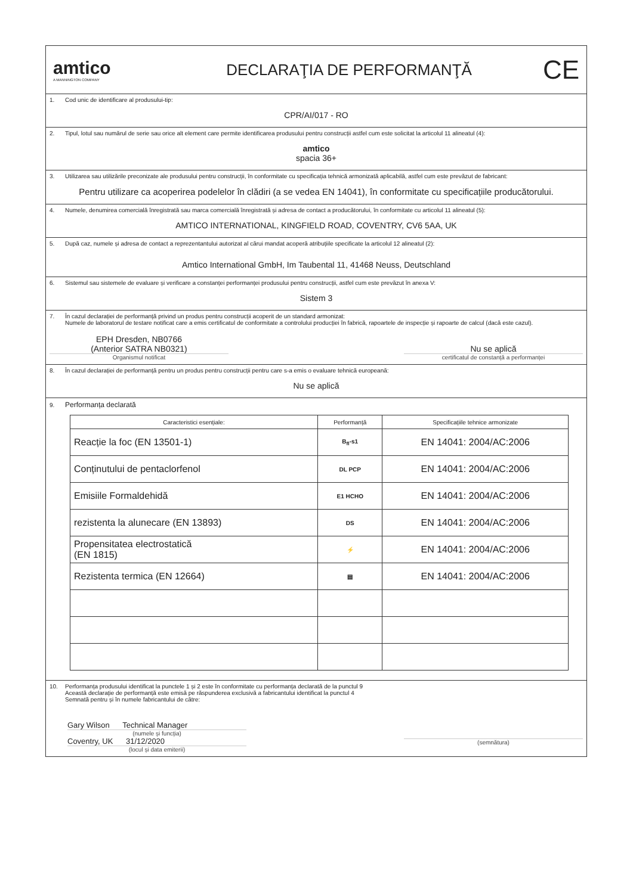amtico
A MANNINGTON COMPANY
DECLARAŢIA DE PERFORMANŢĂ
CE
1. Cod unic de identificare al produsului-tip:
CPR/AI/017 - RO
2. Tipul, lotul sau numărul de serie sau orice alt element care permite identificarea produsului pentru construcții astfel cum este solicitat la articolul 11 alineatul (4):
amtico
spacia 36+
3. Utilizarea sau utilizările preconizate ale produsului pentru construcții, în conformitate cu specificația tehnică armonizată aplicabilă, astfel cum este prevăzut de fabricant:
Pentru utilizare ca acoperirea podelelor în clădiri (a se vedea EN 14041), în conformitate cu specificațiile producătorului.
4. Numele, denumirea comercială înregistrată sau marca comercială înregistrată și adresa de contact a producătorului, în conformitate cu articolul 11 alineatul (5):
AMTICO INTERNATIONAL, KINGFIELD ROAD, COVENTRY, CV6 5AA, UK
5. După caz, numele și adresa de contact a reprezentantului autorizat al cărui mandat acoperă atribuțiile specificate la articolul 12 alineatul (2):
Amtico International GmbH, Im Taubental 11, 41468 Neuss, Deutschland
6. Sistemul sau sistemele de evaluare și verificare a constanței performanței produsului pentru construcții, astfel cum este prevăzut în anexa V:
Sistem 3
7. În cazul declarației de performanță privind un produs pentru construcții acoperit de un standard armonizat:
Numele de laboratorul de testare notificat care a emis certificatul de conformitate a controlului producției în fabrică, rapoartele de inspecție și rapoarte de calcul (dacă este cazul).
EPH Dresden, NB0766
(Anterior SATRA NB0321)
Organismul notificat
Nu se aplică
certificatul de constanță a performanței
8. În cazul declarației de performanță pentru un produs pentru construcții pentru care s-a emis o evaluare tehnică europeană:
Nu se aplică
9. Performanța declarată
| Caracteristici esențiale: | Performanță | Specificațiile tehnice armonizate |
| --- | --- | --- |
| Reacție la foc (EN 13501-1) | B<sub>fl</sub>-s1 | EN 14041: 2004/AC:2006 |
| Conținutului de pentaclorfenol | DL PCP | EN 14041: 2004/AC:2006 |
| Emisiile Formaldehidă | E1 HCHO | EN 14041: 2004/AC:2006 |
| rezistenta la alunecare (EN 13893) | DS | EN 14041: 2004/AC:2006 |
| Propensitatea electrostatică (EN 1815) | ⚡ | EN 14041: 2004/AC:2006 |
| Rezistenta termica (EN 12664) | ▤ | EN 14041: 2004/AC:2006 |
10. Performanța produsului identificat la punctele 1 și 2 este în conformitate cu performanța declarată de la punctul 9
Această declarație de performanță este emisă pe răspunderea exclusivă a fabricantului identificat la punctul 4
Semnată pentru și în numele fabricantului de către:
Gary Wilson Technical Manager
(numele și funcția)
Coventry, UK 31/12/2020
(locul și data emiterii)
(semnătura)